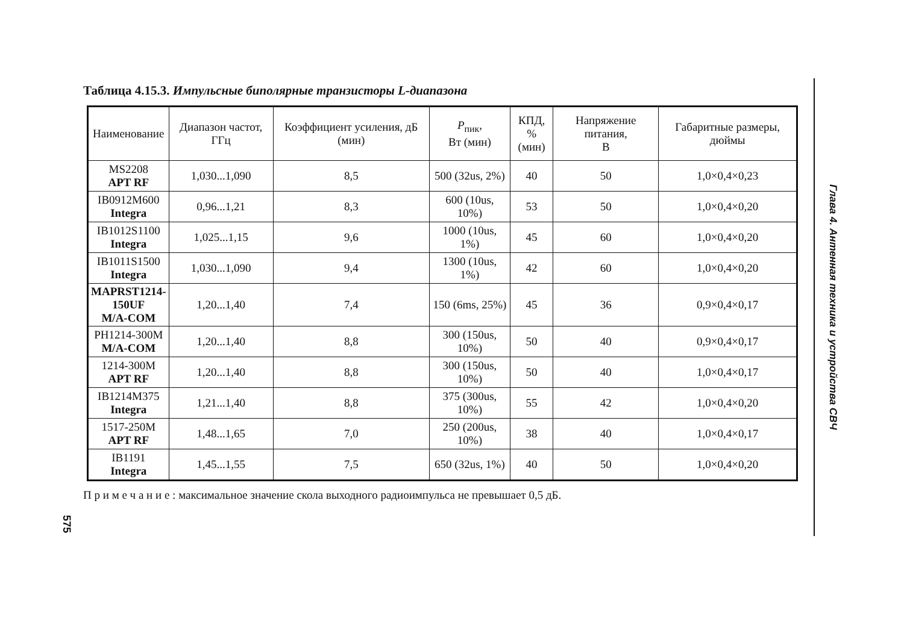Таблица 4.15.3. Импульсные биполярные транзисторы L-диапазона
| Наименование | Диапазон частот, ГГц | Коэффициент усиления, дБ (мин) | P<sub>пик</sub>, Вт (мин) | КПД, % (мин) | Напряжение питания, В | Габаритные размеры, дюймы |
| --- | --- | --- | --- | --- | --- | --- |
| MS2208 APT RF | 1,030...1,090 | 8,5 | 500 (32us, 2%) | 40 | 50 | 1,0×0,4×0,23 |
| IB0912M600 Integra | 0,96...1,21 | 8,3 | 600 (10us, 10%) | 53 | 50 | 1,0×0,4×0,20 |
| IB1012S1100 Integra | 1,025...1,15 | 9,6 | 1000 (10us, 1%) | 45 | 60 | 1,0×0,4×0,20 |
| IB1011S1500 Integra | 1,030...1,090 | 9,4 | 1300 (10us, 1%) | 42 | 60 | 1,0×0,4×0,20 |
| MAPRST1214- 150UF M/A-COM | 1,20...1,40 | 7,4 | 150 (6ms, 25%) | 45 | 36 | 0,9×0,4×0,17 |
| PH1214-300M M/A-COM | 1,20...1,40 | 8,8 | 300 (150us, 10%) | 50 | 40 | 0,9×0,4×0,17 |
| 1214-300M APT RF | 1,20...1,40 | 8,8 | 300 (150us, 10%) | 50 | 40 | 1,0×0,4×0,17 |
| IB1214M375 Integra | 1,21...1,40 | 8,8 | 375 (300us, 10%) | 55 | 42 | 1,0×0,4×0,20 |
| 1517-250M APT RF | 1,48...1,65 | 7,0 | 250 (200us, 10%) | 38 | 40 | 1,0×0,4×0,17 |
| IB1191 Integra | 1,45...1,55 | 7,5 | 650 (32us, 1%) | 40 | 50 | 1,0×0,4×0,20 |
П р и м е ч а н и е : максимальное значение скола выходного радиоимпульса не превышает 0,5 дБ.
Глава 4. Антенная техника и устройства СВЧ
575